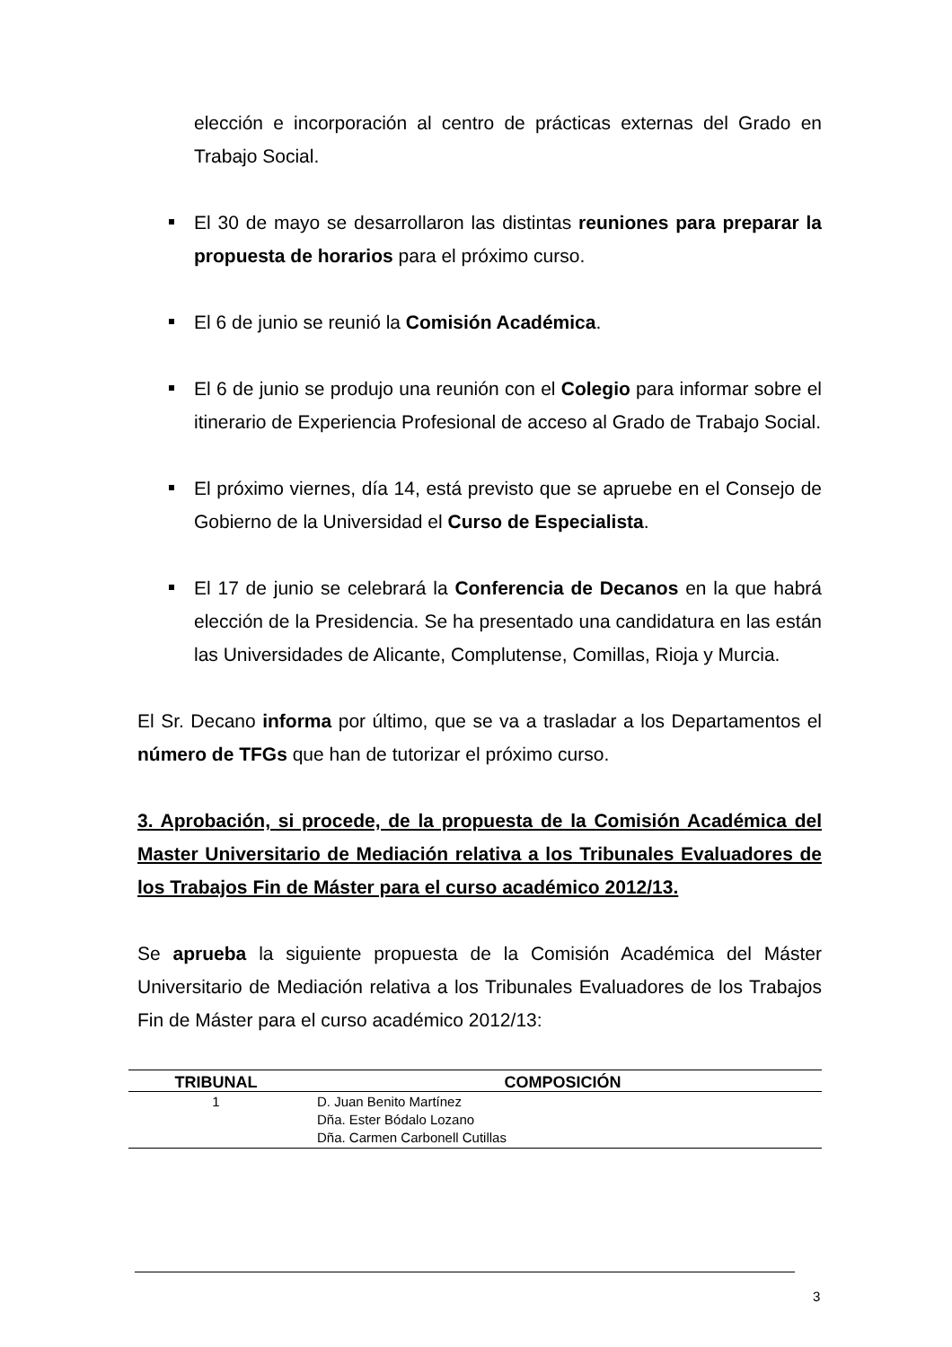elección e incorporación al centro de prácticas externas del Grado en Trabajo Social.
El 30 de mayo se desarrollaron las distintas reuniones para preparar la propuesta de horarios para el próximo curso.
El 6 de junio se reunió la Comisión Académica.
El 6 de junio se produjo una reunión con el Colegio para informar sobre el itinerario de Experiencia Profesional de acceso al Grado de Trabajo Social.
El próximo viernes, día 14, está previsto que se apruebe en el Consejo de Gobierno de la Universidad el Curso de Especialista.
El 17 de junio se celebrará la Conferencia de Decanos en la que habrá elección de la Presidencia. Se ha presentado una candidatura en las están las Universidades de Alicante, Complutense, Comillas, Rioja y Murcia.
El Sr. Decano informa por último, que se va a trasladar a los Departamentos el número de TFGs que han de tutorizar el próximo curso.
3. Aprobación, si procede, de la propuesta de la Comisión Académica del Master Universitario de Mediación relativa a los Tribunales Evaluadores de los Trabajos Fin de Máster para el curso académico 2012/13.
Se aprueba la siguiente propuesta de la Comisión Académica del Máster Universitario de Mediación relativa a los Tribunales Evaluadores de los Trabajos Fin de Máster para el curso académico 2012/13:
| TRIBUNAL | COMPOSICIÓN |
| --- | --- |
| 1 | D. Juan Benito Martínez Dña. Ester Bódalo Lozano Dña. Carmen Carbonell Cutillas |
3